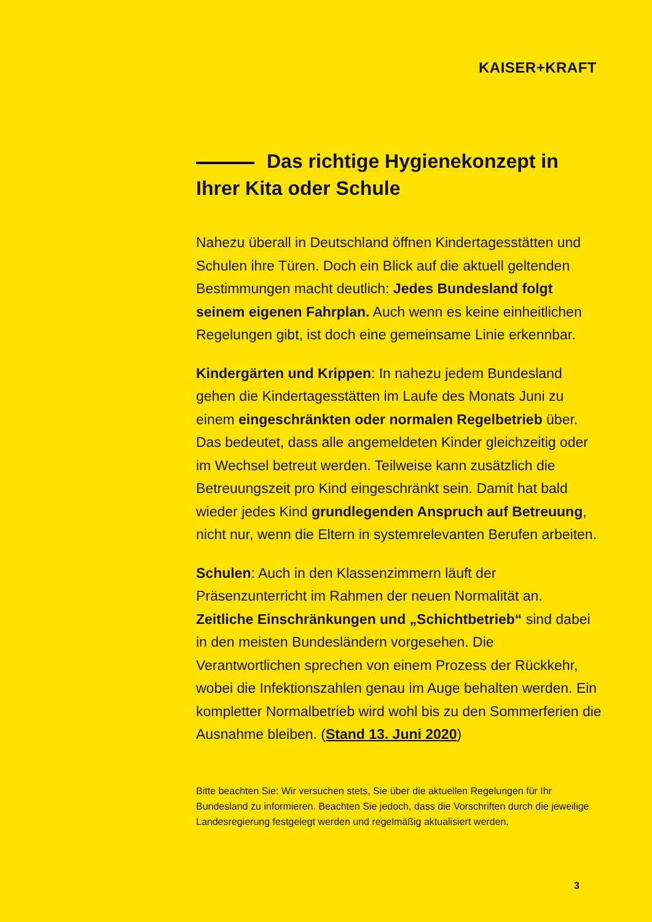KAISER+KRAFT
Das richtige Hygienekonzept in Ihrer Kita oder Schule
Nahezu überall in Deutschland öffnen Kindertagesstätten und Schulen ihre Türen. Doch ein Blick auf die aktuell geltenden Bestimmungen macht deutlich: Jedes Bundesland folgt seinem eigenen Fahrplan. Auch wenn es keine einheitlichen Regelungen gibt, ist doch eine gemeinsame Linie erkennbar.
Kindergärten und Krippen: In nahezu jedem Bundesland gehen die Kindertagesstätten im Laufe des Monats Juni zu einem eingeschränkten oder normalen Regelbetrieb über. Das bedeutet, dass alle angemeldeten Kinder gleichzeitig oder im Wechsel betreut werden. Teilweise kann zusätzlich die Betreuungszeit pro Kind eingeschränkt sein. Damit hat bald wieder jedes Kind grundlegenden Anspruch auf Betreuung, nicht nur, wenn die Eltern in systemrelevanten Berufen arbeiten.
Schulen: Auch in den Klassenzimmern läuft der Präsenzunterricht im Rahmen der neuen Normalität an. Zeitliche Einschränkungen und „Schichtbetrieb“ sind dabei in den meisten Bundesländern vorgesehen. Die Verantwortlichen sprechen von einem Prozess der Rückkehr, wobei die Infektionszahlen genau im Auge behalten werden. Ein kompletter Normalbetrieb wird wohl bis zu den Sommerferien die Ausnahme bleiben. (Stand 13. Juni 2020)
Bitte beachten Sie: Wir versuchen stets, Sie über die aktuellen Regelungen für Ihr Bundesland zu informieren. Beachten Sie jedoch, dass die Vorschriften durch die jeweilige Landesregierung festgelegt werden und regelmäßig aktualisiert werden.
3